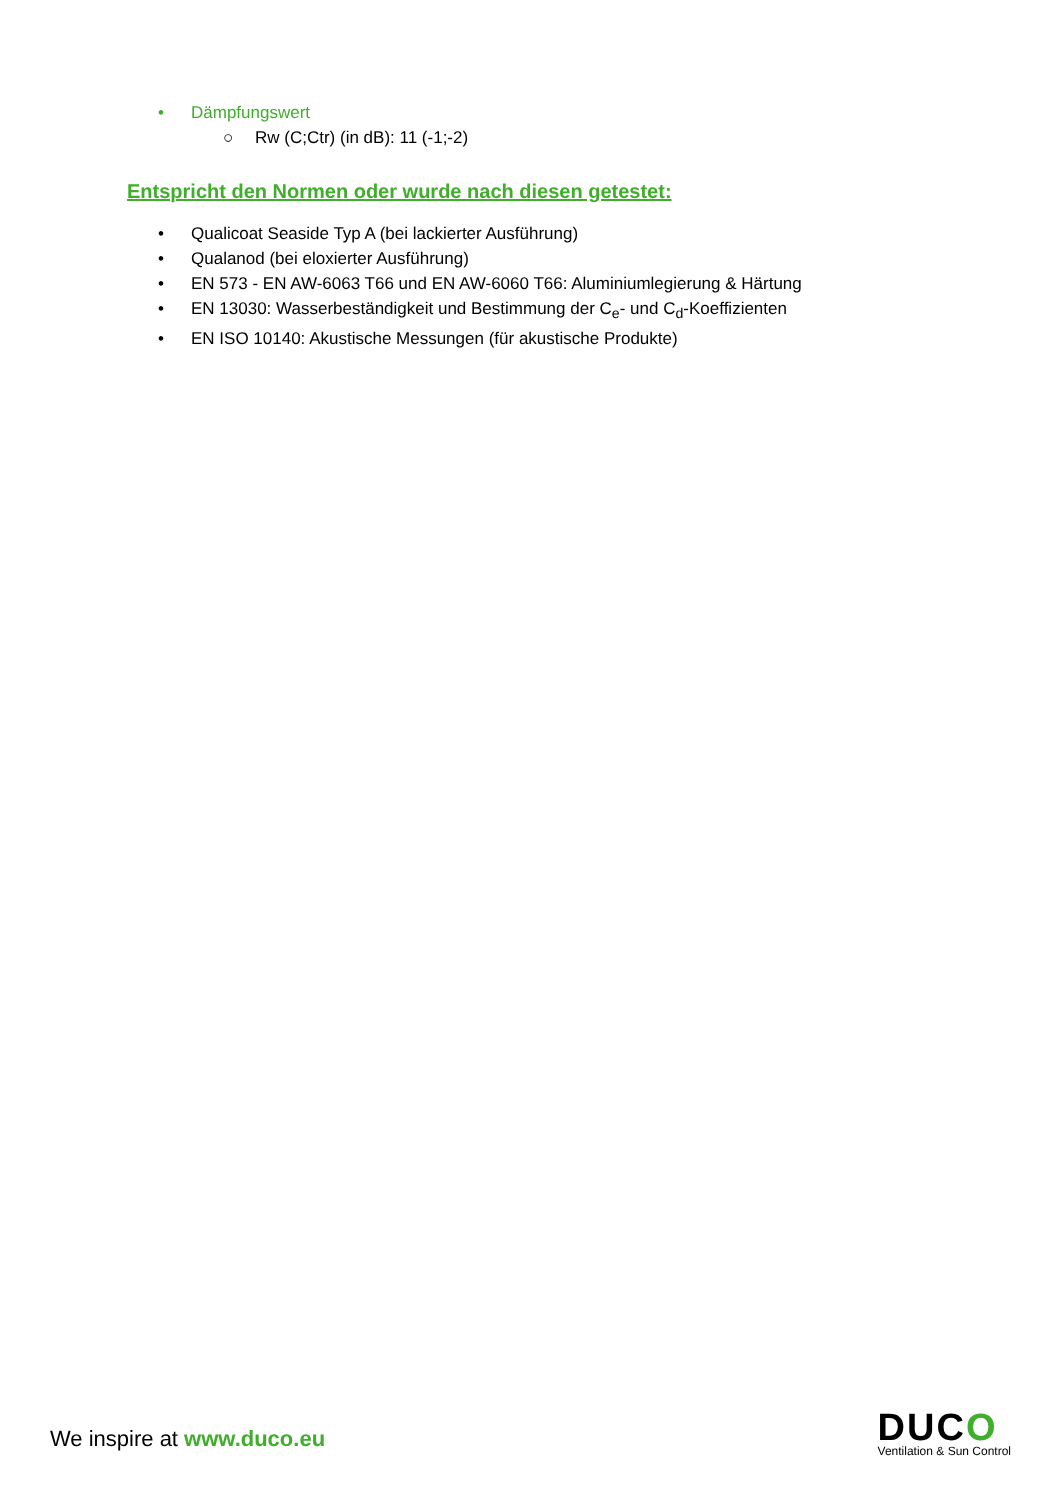• Dämpfungswert
○ Rw (C;Ctr) (in dB): 11 (-1;-2)
Entspricht den Normen oder wurde nach diesen getestet:
• Qualicoat Seaside Typ A (bei lackierter Ausführung)
• Qualanod (bei eloxierter Ausführung)
• EN 573 - EN AW-6063 T66 und EN AW-6060 T66: Aluminiumlegierung & Härtung
• EN 13030: Wasserbeständigkeit und Bestimmung der C<sub>e</sub>- und C<sub>d</sub>-Koeffizienten
• EN ISO 10140: Akustische Messungen (für akustische Produkte)
We inspire at www.duco.eu
DUCO
Ventilation & Sun Control